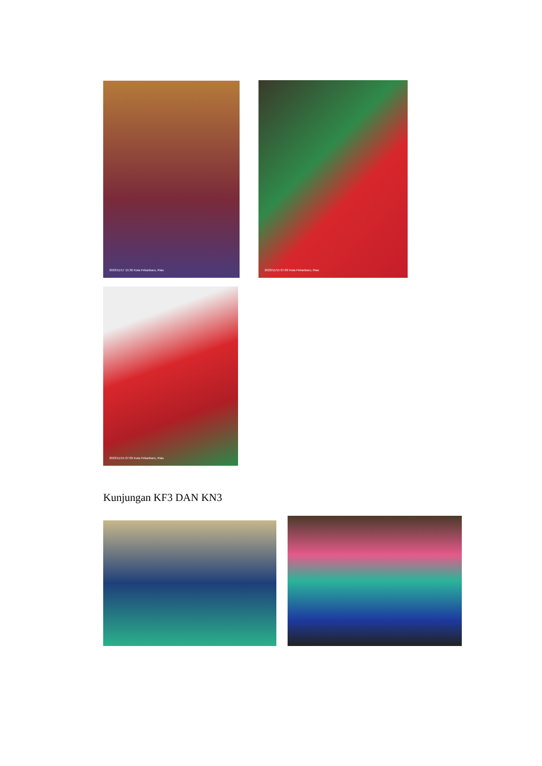2023/11/17 15:30 Kota Pekanbaru, Riau
2023/11/15 07:09 Kota Pekanbaru, Riau
2023/11/15 07:09 Kota Pekanbaru, Riau
Kunjungan KF3 DAN KN3